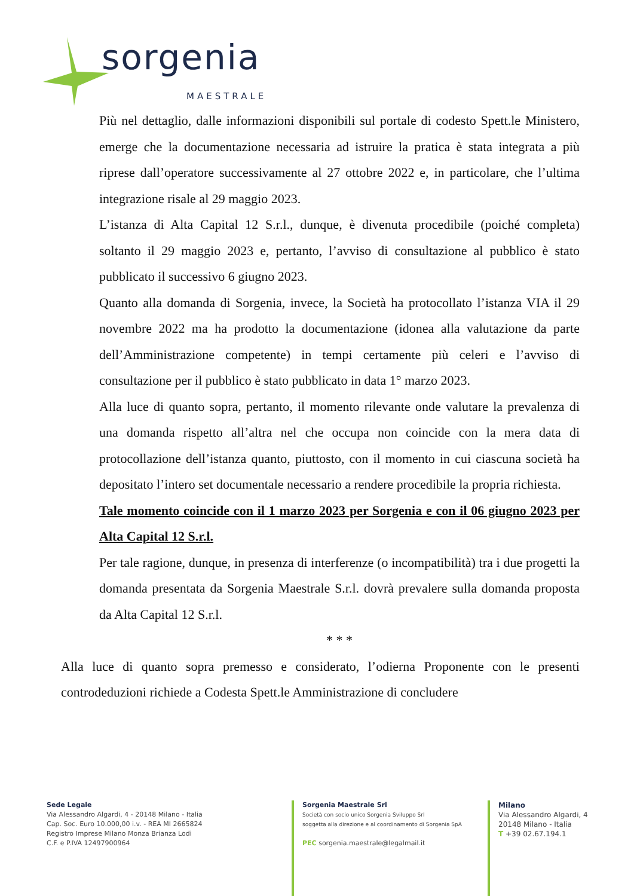sorgenia
MAESTRALE
Più nel dettaglio, dalle informazioni disponibili sul portale di codesto Spett.le Ministero, emerge che la documentazione necessaria ad istruire la pratica è stata integrata a più riprese dall’operatore successivamente al 27 ottobre 2022 e, in particolare, che l’ultima integrazione risale al 29 maggio 2023.
L’istanza di Alta Capital 12 S.r.l., dunque, è divenuta procedibile (poiché completa) soltanto il 29 maggio 2023 e, pertanto, l’avviso di consultazione al pubblico è stato pubblicato il successivo 6 giugno 2023.
Quanto alla domanda di Sorgenia, invece, la Società ha protocollato l’istanza VIA il 29 novembre 2022 ma ha prodotto la documentazione (idonea alla valutazione da parte dell’Amministrazione competente) in tempi certamente più celeri e l’avviso di consultazione per il pubblico è stato pubblicato in data 1° marzo 2023.
Alla luce di quanto sopra, pertanto, il momento rilevante onde valutare la prevalenza di una domanda rispetto all’altra nel che occupa non coincide con la mera data di protocollazione dell’istanza quanto, piuttosto, con il momento in cui ciascuna società ha depositato l’intero set documentale necessario a rendere procedibile la propria richiesta.
Tale momento coincide con il 1 marzo 2023 per Sorgenia e con il 06 giugno 2023 per Alta Capital 12 S.r.l.
Per tale ragione, dunque, in presenza di interferenze (o incompatibilità) tra i due progetti la domanda presentata da Sorgenia Maestrale S.r.l. dovrà prevalere sulla domanda proposta da Alta Capital 12 S.r.l.
* * *
Alla luce di quanto sopra premesso e considerato, l’odierna Proponente con le presenti controdeduzioni richiede a Codesta Spett.le Amministrazione di concludere
Sede Legale
Via Alessandro Algardi, 4 - 20148 Milano - Italia
Cap. Soc. Euro 10.000,00 i.v. - REA MI 2665824
Registro Imprese Milano Monza Brianza Lodi
C.F. e P.IVA 12497900964
Sorgenia Maestrale Srl
Società con socio unico Sorgenia Sviluppo Srl
soggetta alla direzione e al coordinamento di Sorgenia SpA
PEC sorgenia.maestrale@legalmail.it
Milano
Via Alessandro Algardi, 4
20148 Milano - Italia
T +39 02.67.194.1